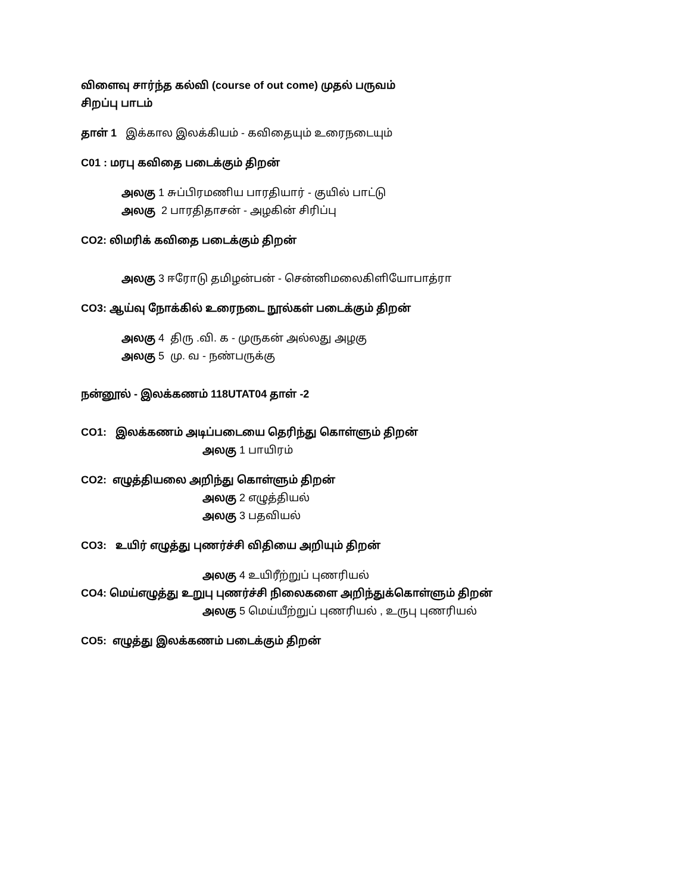விளைவு சார்ந்த கல்வி (course of out come) முதல் பருவம்
சிறப்பு பாடம்
தாள் 1 இக்கால இலக்கியம் - கவிதையும் உரைநடையும்
C01 : மரபு கவிதை படைக்கும் திறன்
அலகு 1 சுப்பிரமணிய பாரதியார் - குயில் பாட்டு
அலகு 2 பாரதிதாசன் - அழகின் சிரிப்பு
CO2: லிமரிக் கவிதை படைக்கும் திறன்
அலகு 3 ஈரோடு தமிழன்பன் - சென்னிமலைகிளியோபாத்ரா
CO3: ஆய்வு நோக்கில் உரைநடை நூல்கள் படைக்கும் திறன்
அலகு 4 திரு .வி. க - முருகன் அல்லது அழகு
அலகு 5 மு. வ - நண்பருக்கு
நன்னூல் - இலக்கணம் 118UTAT04 தாள் -2
CO1: இலக்கணம் அடிப்படையை தெரிந்து கொள்ளும் திறன்
அலகு 1 பாயிரம்
CO2: எழுத்தியலை அறிந்து கொள்ளும் திறன்
அலகு 2 எழுத்தியல்
அலகு 3 பதவியல்
CO3: உயிர் எழுத்து புணர்ச்சி விதியை அறியும் திறன்
அலகு 4 உயிரீற்றுப் புணரியல்
CO4: மெய்எழுத்து உறுபு புணர்ச்சி நிலைகளை அறிந்துக்கொள்ளும் திறன்
அலகு 5 மெய்யீற்றுப் புணரியல் , உருபு புணரியல்
CO5: எழுத்து இலக்கணம் படைக்கும் திறன்